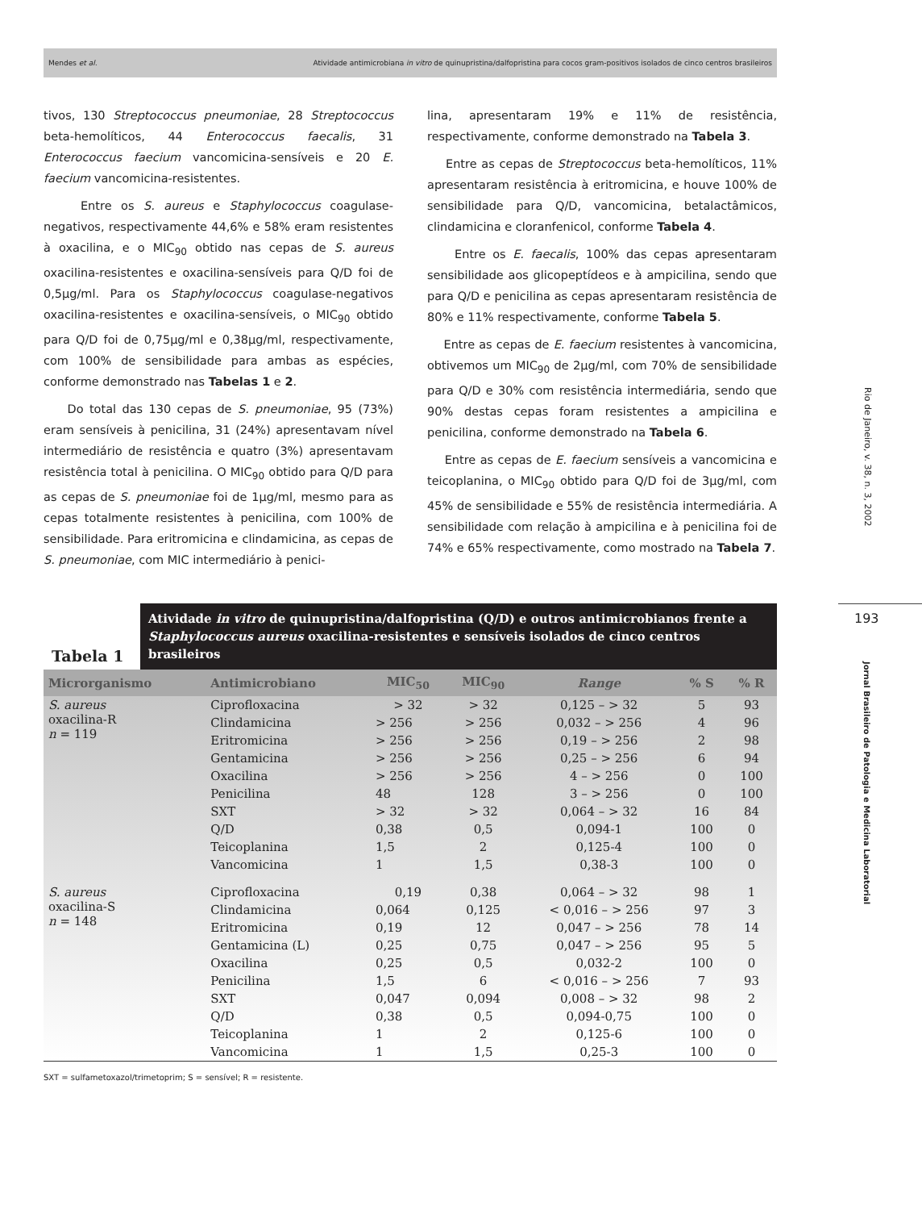Mendes et al. Atividade antimicrobiana in vitro de quinupristina/dalfopristina para cocos gram-positivos isolados de cinco centros brasileiros
tivos, 130 Streptococcus pneumoniae, 28 Streptococcus beta-hemolíticos, 44 Enterococcus faecalis, 31 Enterococcus faecium vancomicina-sensíveis e 20 E. faecium vancomicina-resistentes.
Entre os S. aureus e Staphylococcus coagulase-negativos, respectivamente 44,6% e 58% eram resistentes à oxacilina, e o MIC<sub>90</sub> obtido nas cepas de S. aureus oxacilina-resistentes e oxacilina-sensíveis para Q/D foi de 0,5µg/ml. Para os Staphylococcus coagulase-negativos oxacilina-resistentes e oxacilina-sensíveis, o MIC<sub>90</sub> obtido para Q/D foi de 0,75µg/ml e 0,38µg/ml, respectivamente, com 100% de sensibilidade para ambas as espécies, conforme demonstrado nas Tabelas 1 e 2.
Do total das 130 cepas de S. pneumoniae, 95 (73%) eram sensíveis à penicilina, 31 (24%) apresentavam nível intermediário de resistência e quatro (3%) apresentavam resistência total à penicilina. O MIC<sub>90</sub> obtido para Q/D para as cepas de S. pneumoniae foi de 1µg/ml, mesmo para as cepas totalmente resistentes à penicilina, com 100% de sensibilidade. Para eritromicina e clindamicina, as cepas de S. pneumoniae, com MIC intermediário à penici-
lina, apresentaram 19% e 11% de resistência, respectivamente, conforme demonstrado na Tabela 3.
Entre as cepas de Streptococcus beta-hemolíticos, 11% apresentaram resistência à eritromicina, e houve 100% de sensibilidade para Q/D, vancomicina, betalactâmicos, clindamicina e cloranfenicol, conforme Tabela 4.
Entre os E. faecalis, 100% das cepas apresentaram sensibilidade aos glicopeptídeos e à ampicilina, sendo que para Q/D e penicilina as cepas apresentaram resistência de 80% e 11% respectivamente, conforme Tabela 5.
Entre as cepas de E. faecium resistentes à vancomicina, obtivemos um MIC<sub>90</sub> de 2µg/ml, com 70% de sensibilidade para Q/D e 30% com resistência intermediária, sendo que 90% destas cepas foram resistentes a ampicilina e penicilina, conforme demonstrado na Tabela 6.
Entre as cepas de E. faecium sensíveis a vancomicina e teicoplanina, o MIC<sub>90</sub> obtido para Q/D foi de 3µg/ml, com 45% de sensibilidade e 55% de resistência intermediária. A sensibilidade com relação à ampicilina e à penicilina foi de 74% e 65% respectivamente, como mostrado na Tabela 7.
Rio de Janeiro, v. 38, n. 3, 2002
193
Jornal Brasileiro de Patologia e Medicina Laboratorial
Tabela 1
Atividade in vitro de quinupristina/dalfopristina (Q/D) e outros antimicrobianos frente a Staphylococcus aureus oxacilina-resistentes e sensíveis isolados de cinco centros brasileiros
| Microrganismo | Antimicrobiano | MIC<sub>50</sub> | MIC<sub>90</sub> | Range | % S | % R |
| --- | --- | --- | --- | --- | --- | --- |
| S. aureus oxacilina-R n = 119 | Ciprofloxacina | > 32 | > 32 | 0,125 – > 32 | 5 | 93 |
| | Clindamicina | > 256 | > 256 | 0,032 – > 256 | 4 | 96 |
| | Eritromicina | > 256 | > 256 | 0,19 – > 256 | 2 | 98 |
| | Gentamicina | > 256 | > 256 | 0,25 – > 256 | 6 | 94 |
| | Oxacilina | > 256 | > 256 | 4 – > 256 | 0 | 100 |
| | Penicilina | 48 | 128 | 3 – > 256 | 0 | 100 |
| | SXT | > 32 | > 32 | 0,064 – > 32 | 16 | 84 |
| | Q/D | 0,38 | 0,5 | 0,094-1 | 100 | 0 |
| | Teicoplanina | 1,5 | 2 | 0,125-4 | 100 | 0 |
| | Vancomicina | 1 | 1,5 | 0,38-3 | 100 | 0 |
| S. aureus oxacilina-S n = 148 | Ciprofloxacina | 0,19 | 0,38 | 0,064 – > 32 | 98 | 1 |
| | Clindamicina | 0,064 | 0,125 | < 0,016 – > 256 | 97 | 3 |
| | Eritromicina | 0,19 | 12 | 0,047 – > 256 | 78 | 14 |
| | Gentamicina (L) | 0,25 | 0,75 | 0,047 – > 256 | 95 | 5 |
| | Oxacilina | 0,25 | 0,5 | 0,032-2 | 100 | 0 |
| | Penicilina | 1,5 | 6 | < 0,016 – > 256 | 7 | 93 |
| | SXT | 0,047 | 0,094 | 0,008 – > 32 | 98 | 2 |
| | Q/D | 0,38 | 0,5 | 0,094-0,75 | 100 | 0 |
| | Teicoplanina | 1 | 2 | 0,125-6 | 100 | 0 |
| | Vancomicina | 1 | 1,5 | 0,25-3 | 100 | 0 |
SXT = sulfametoxazol/trimetoprim; S = sensível; R = resistente.